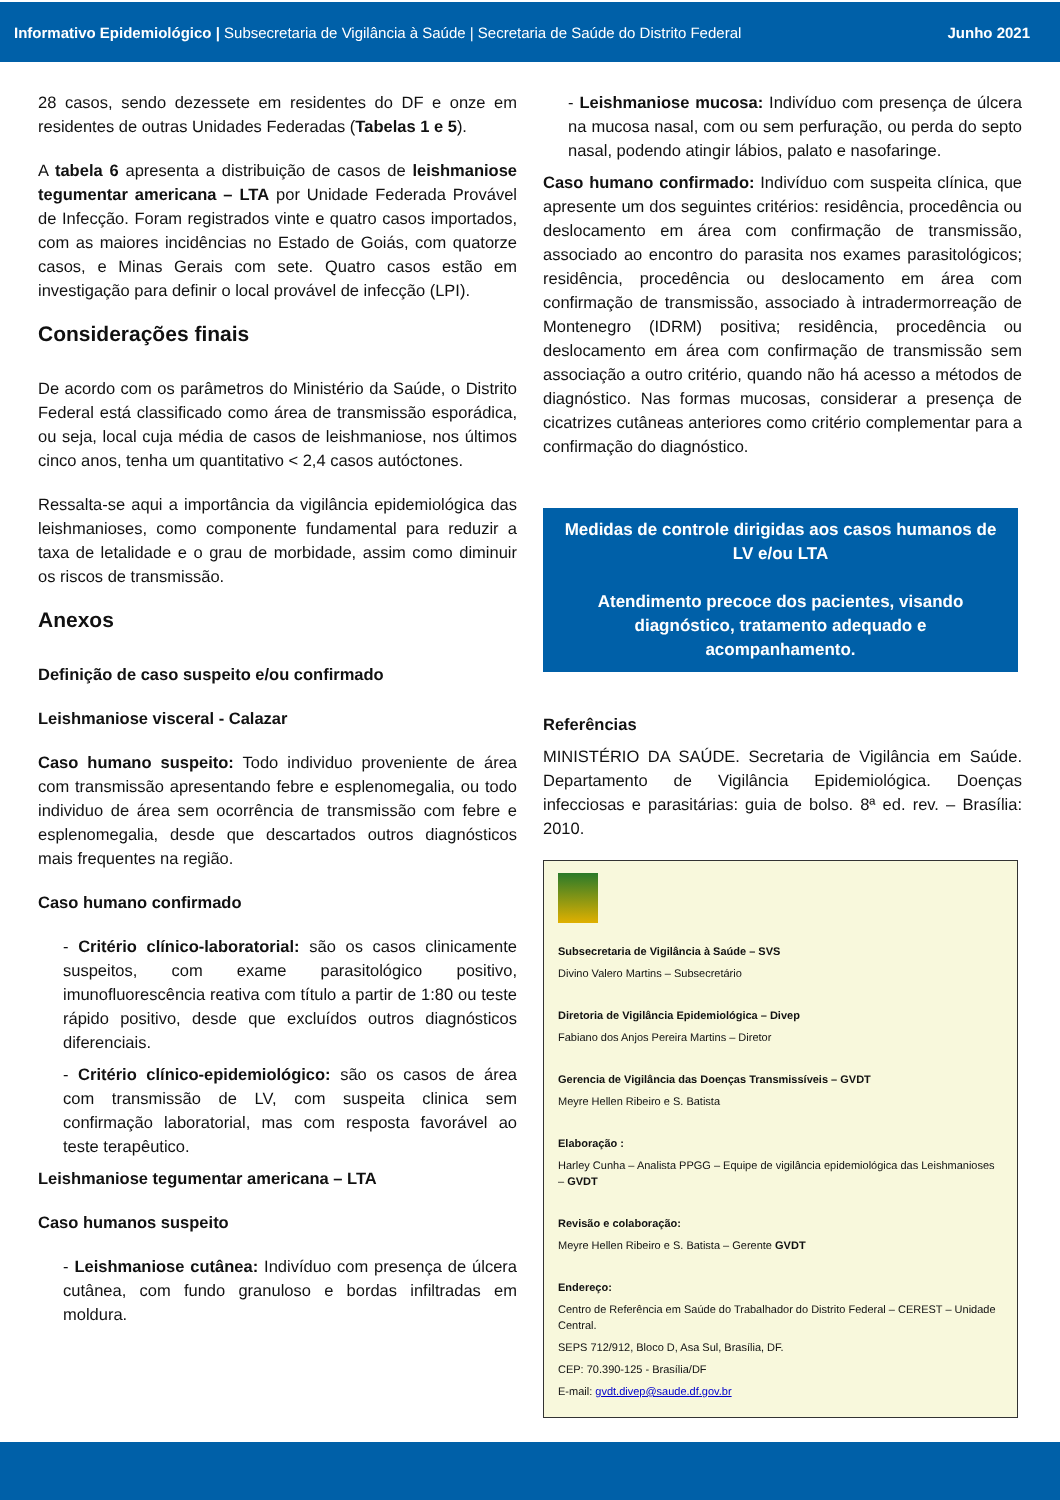Informativo Epidemiológico | Subsecretaria de Vigilância à Saúde | Secretaria de Saúde do Distrito Federal Junho 2021
28 casos, sendo dezessete em residentes do DF e onze em residentes de outras Unidades Federadas (Tabelas 1 e 5).
A tabela 6 apresenta a distribuição de casos de leishmaniose tegumentar americana – LTA por Unidade Federada Provável de Infecção. Foram registrados vinte e quatro casos importados, com as maiores incidências no Estado de Goiás, com quatorze casos, e Minas Gerais com sete. Quatro casos estão em investigação para definir o local provável de infecção (LPI).
Considerações finais
De acordo com os parâmetros do Ministério da Saúde, o Distrito Federal está classificado como área de transmissão esporádica, ou seja, local cuja média de casos de leishmaniose, nos últimos cinco anos, tenha um quantitativo < 2,4 casos autóctones.
Ressalta-se aqui a importância da vigilância epidemiológica das leishmanioses, como componente fundamental para reduzir a taxa de letalidade e o grau de morbidade, assim como diminuir os riscos de transmissão.
Anexos
Definição de caso suspeito e/ou confirmado
Leishmaniose visceral - Calazar
Caso humano suspeito: Todo individuo proveniente de área com transmissão apresentando febre e esplenomegalia, ou todo individuo de área sem ocorrência de transmissão com febre e esplenomegalia, desde que descartados outros diagnósticos mais frequentes na região.
Caso humano confirmado
- Critério clínico-laboratorial: são os casos clinicamente suspeitos, com exame parasitológico positivo, imunofluorescência reativa com título a partir de 1:80 ou teste rápido positivo, desde que excluídos outros diagnósticos diferenciais.
- Critério clínico-epidemiológico: são os casos de área com transmissão de LV, com suspeita clinica sem confirmação laboratorial, mas com resposta favorável ao teste terapêutico.
Leishmaniose tegumentar americana – LTA
Caso humanos suspeito
- Leishmaniose cutânea: Indivíduo com presença de úlcera cutânea, com fundo granuloso e bordas infiltradas em moldura.
- Leishmaniose mucosa: Indivíduo com presença de úlcera na mucosa nasal, com ou sem perfuração, ou perda do septo nasal, podendo atingir lábios, palato e nasofaringe.
Caso humano confirmado: Indivíduo com suspeita clínica, que apresente um dos seguintes critérios: residência, procedência ou deslocamento em área com confirmação de transmissão, associado ao encontro do parasita nos exames parasitológicos; residência, procedência ou deslocamento em área com confirmação de transmissão, associado à intradermorreação de Montenegro (IDRM) positiva; residência, procedência ou deslocamento em área com confirmação de transmissão sem associação a outro critério, quando não há acesso a métodos de diagnóstico. Nas formas mucosas, considerar a presença de cicatrizes cutâneas anteriores como critério complementar para a confirmação do diagnóstico.
Medidas de controle dirigidas aos casos humanos de LV e/ou LTA
Atendimento precoce dos pacientes, visando diagnóstico, tratamento adequado e acompanhamento.
Referências
MINISTÉRIO DA SAÚDE. Secretaria de Vigilância em Saúde. Departamento de Vigilância Epidemiológica. Doenças infecciosas e parasitárias: guia de bolso. 8ª ed. rev. – Brasília: 2010.
Subsecretaria de Vigilância à Saúde – SVS
Divino Valero Martins – Subsecretário
Diretoria de Vigilância Epidemiológica – Divep
Fabiano dos Anjos Pereira Martins – Diretor
Gerencia de Vigilância das Doenças Transmissíveis – GVDT
Meyre Hellen Ribeiro e S. Batista
Elaboração :
Harley Cunha – Analista PPGG – Equipe de vigilância epidemiológica das Leishmanioses – GVDT
Revisão e colaboração:
Meyre Hellen Ribeiro e S. Batista – Gerente GVDT
Endereço:
Centro de Referência em Saúde do Trabalhador do Distrito Federal – CEREST – Unidade Central.
SEPS 712/912, Bloco D, Asa Sul, Brasília, DF.
CEP: 70.390-125 - Brasília/DF
E-mail: gvdt.divep@saude.df.gov.br